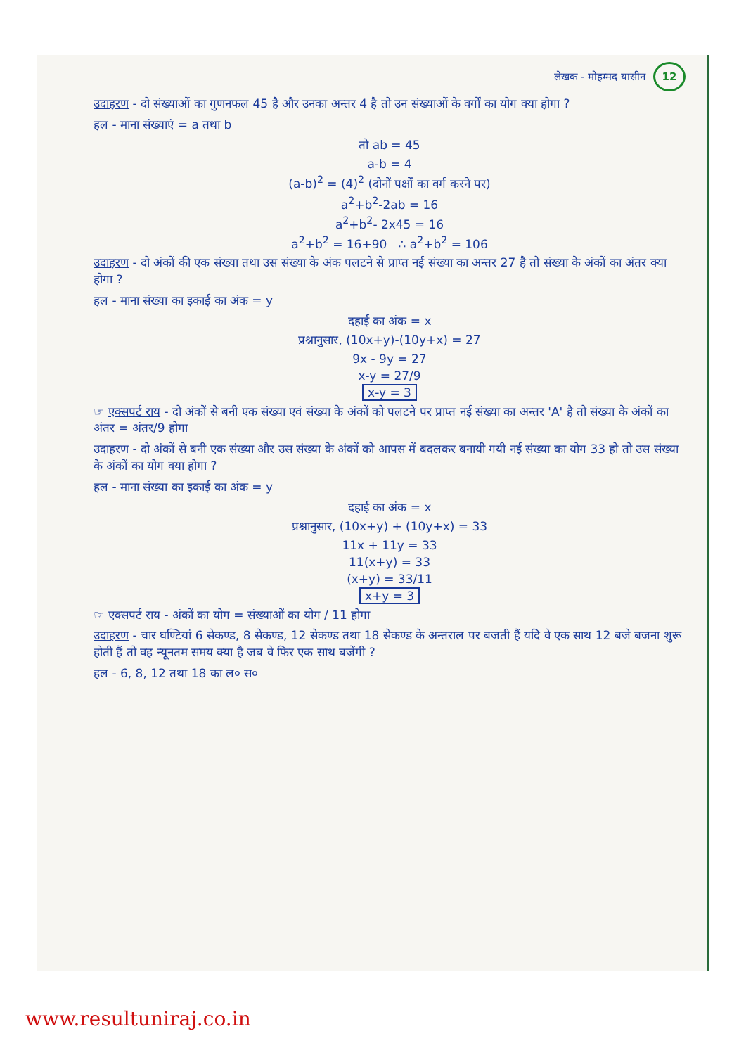लेखक - मोहम्मद यासीन 12
उदाहरण - दो संख्याओं का गुणनफल 45 है और उनका अन्तर 4 है तो उन संख्याओं के वर्गों का योग क्या होगा ?
हल - माना संख्याएं = a तथा b
तो ab = 45
a-b = 4
(a-b)<sup>2</sup> = (4)<sup>2</sup> (दोनों पक्षों का वर्ग करने पर)
a<sup>2</sup>+b<sup>2</sup>-2ab = 16
a<sup>2</sup>+b<sup>2</sup>- 2x45 = 16
a<sup>2</sup>+b<sup>2</sup> = 16+90 ∴ a<sup>2</sup>+b<sup>2</sup> = 106
उदाहरण - दो अंकों की एक संख्या तथा उस संख्या के अंक पलटने से प्राप्त नई संख्या का अन्तर 27 है तो संख्या के अंकों का अंतर क्या होगा ?
हल - माना संख्या का इकाई का अंक = y
दहाई का अंक = x
प्रश्नानुसार, (10x+y)-(10y+x) = 27
9x - 9y = 27
x-y = 27/9
x-y = 3
☞ एक्सपर्ट राय - दो अंकों से बनी एक संख्या एवं संख्या के अंकों को पलटने पर प्राप्त नई संख्या का अन्तर 'A' है तो संख्या के अंकों का अंतर = अंतर/9 होगा
उदाहरण - दो अंकों से बनी एक संख्या और उस संख्या के अंकों को आपस में बदलकर बनायी गयी नई संख्या का योग 33 हो तो उस संख्या के अंकों का योग क्या होगा ?
हल - माना संख्या का इकाई का अंक = y
दहाई का अंक = x
प्रश्नानुसार, (10x+y) + (10y+x) = 33
11x + 11y = 33
11(x+y) = 33
(x+y) = 33/11
x+y = 3
☞ एक्सपर्ट राय - अंकों का योग = संख्याओं का योग / 11 होगा
उदाहरण - चार घण्टियां 6 सेकण्ड, 8 सेकण्ड, 12 सेकण्ड तथा 18 सेकण्ड के अन्तराल पर बजती हैं यदि वे एक साथ 12 बजे बजना शुरू होती हैं तो वह न्यूनतम समय क्या है जब वे फिर एक साथ बजेंगी ?
हल - 6, 8, 12 तथा 18 का ल० स०
www.resultuniraj.co.in